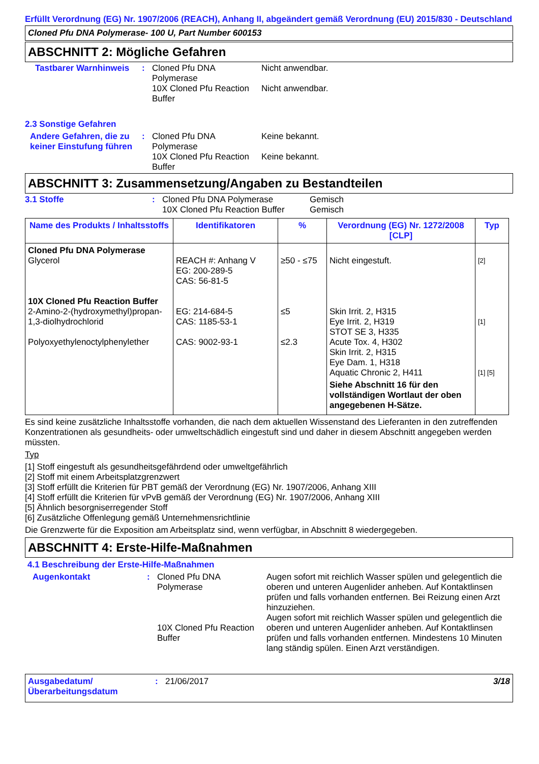Erfüllt Verordnung (EG) Nr. 1907/2006 (REACH), Anhang II, abgeändert gemäß Verordnung (EU) 2015/830 - Deutschland
Cloned Pfu DNA Polymerase- 100 U, Part Number 600153
ABSCHNITT 2: Mögliche Gefahren
Tastbarer Warnhinweis
: Cloned Pfu DNA Polymerase
10X Cloned Pfu Reaction Buffer
Nicht anwendbar.
Nicht anwendbar.
2.3 Sonstige Gefahren
Andere Gefahren, die zu keiner Einstufung führen
: Cloned Pfu DNA Polymerase
10X Cloned Pfu Reaction Buffer
Keine bekannt.
Keine bekannt.
ABSCHNITT 3: Zusammensetzung/Angaben zu Bestandteilen
3.1 Stoffe : Cloned Pfu DNA Polymerase
10X Cloned Pfu Reaction Buffer
Gemisch
Gemisch
| Name des Produkts / Inhaltsstoffs | Identifikatoren | % | Verordnung (EG) Nr. 1272/2008 [CLP] | Typ |
| --- | --- | --- | --- | --- |
| Cloned Pfu DNA Polymerase Glycerol 10X Cloned Pfu Reaction Buffer 2-Amino-2-(hydroxymethyl)propan-1,3-diolhydrochlorid Polyoxyethylenoctylphenylether | REACH #: Anhang V EG: 200-289-5 CAS: 56-81-5 EG: 214-684-5 CAS: 1185-53-1 CAS: 9002-93-1 | ≥50 - ≤75 ≤5 ≤2.3 | Nicht eingestuft. Skin Irrit. 2, H315 Eye Irrit. 2, H319 STOT SE 3, H335 Acute Tox. 4, H302 Skin Irrit. 2, H315 Eye Dam. 1, H318 Aquatic Chronic 2, H411 Siehe Abschnitt 16 für den vollständigen Wortlaut der oben angegebenen H-Sätze. | [2] [1] [1] [5] |
Es sind keine zusätzliche Inhaltsstoffe vorhanden, die nach dem aktuellen Wissenstand des Lieferanten in den zutreffenden Konzentrationen als gesundheits- oder umweltschädlich eingestuft sind und daher in diesem Abschnitt angegeben werden müssten.
Typ
[1] Stoff eingestuft als gesundheitsgefährdend oder umweltgefährlich
[2] Stoff mit einem Arbeitsplatzgrenzwert
[3] Stoff erfüllt die Kriterien für PBT gemäß der Verordnung (EG) Nr. 1907/2006, Anhang XIII
[4] Stoff erfüllt die Kriterien für vPvB gemäß der Verordnung (EG) Nr. 1907/2006, Anhang XIII
[5] Ähnlich besorgniserregender Stoff
[6] Zusätzliche Offenlegung gemäß Unternehmensrichtlinie
Die Grenzwerte für die Exposition am Arbeitsplatz sind, wenn verfügbar, in Abschnitt 8 wiedergegeben.
ABSCHNITT 4: Erste-Hilfe-Maßnahmen
4.1 Beschreibung der Erste-Hilfe-Maßnahmen
Augenkontakt : Cloned Pfu DNA Polymerase
10X Cloned Pfu Reaction Buffer
Augen sofort mit reichlich Wasser spülen und gelegentlich die oberen und unteren Augenlider anheben. Auf Kontaktlinsen prüfen und falls vorhanden entfernen. Bei Reizung einen Arzt hinzuziehen.
Augen sofort mit reichlich Wasser spülen und gelegentlich die oberen und unteren Augenlider anheben. Auf Kontaktlinsen prüfen und falls vorhanden entfernen. Mindestens 10 Minuten lang ständig spülen. Einen Arzt verständigen.
Ausgabedatum/ Überarbeitungsdatum
: 21/06/2017 3/18